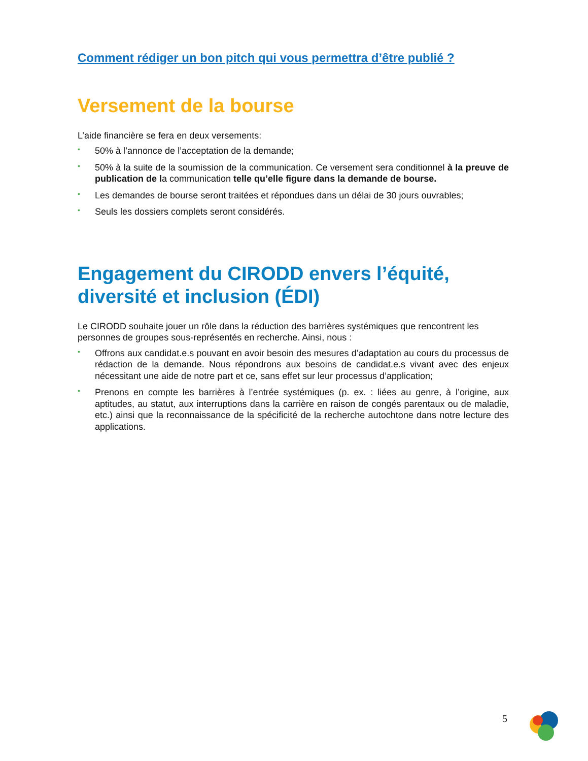Comment rédiger un bon pitch qui vous permettra d’être publié ?
Versement de la bourse
L’aide financière se fera en deux versements:
• 50% à l’annonce de l’acceptation de la demande;
• 50% à la suite de la soumission de la communication. Ce versement sera conditionnel à la preuve de publication de la communication telle qu’elle figure dans la demande de bourse.
• Les demandes de bourse seront traitées et répondues dans un délai de 30 jours ouvrables;
• Seuls les dossiers complets seront considérés.
Engagement du CIRODD envers l’équité, diversité et inclusion (ÉDI)
Le CIRODD souhaite jouer un rôle dans la réduction des barrières systémiques que rencontrent les personnes de groupes sous-représentés en recherche. Ainsi, nous :
• Offrons aux candidat.e.s pouvant en avoir besoin des mesures d’adaptation au cours du processus de rédaction de la demande. Nous répondrons aux besoins de candidat.e.s vivant avec des enjeux nécessitant une aide de notre part et ce, sans effet sur leur processus d’application;
• Prenons en compte les barrières à l’entrée systémiques (p. ex. : liées au genre, à l’origine, aux aptitudes, au statut, aux interruptions dans la carrière en raison de congés parentaux ou de maladie, etc.) ainsi que la reconnaissance de la spécificité de la recherche autochtone dans notre lecture des applications.
5